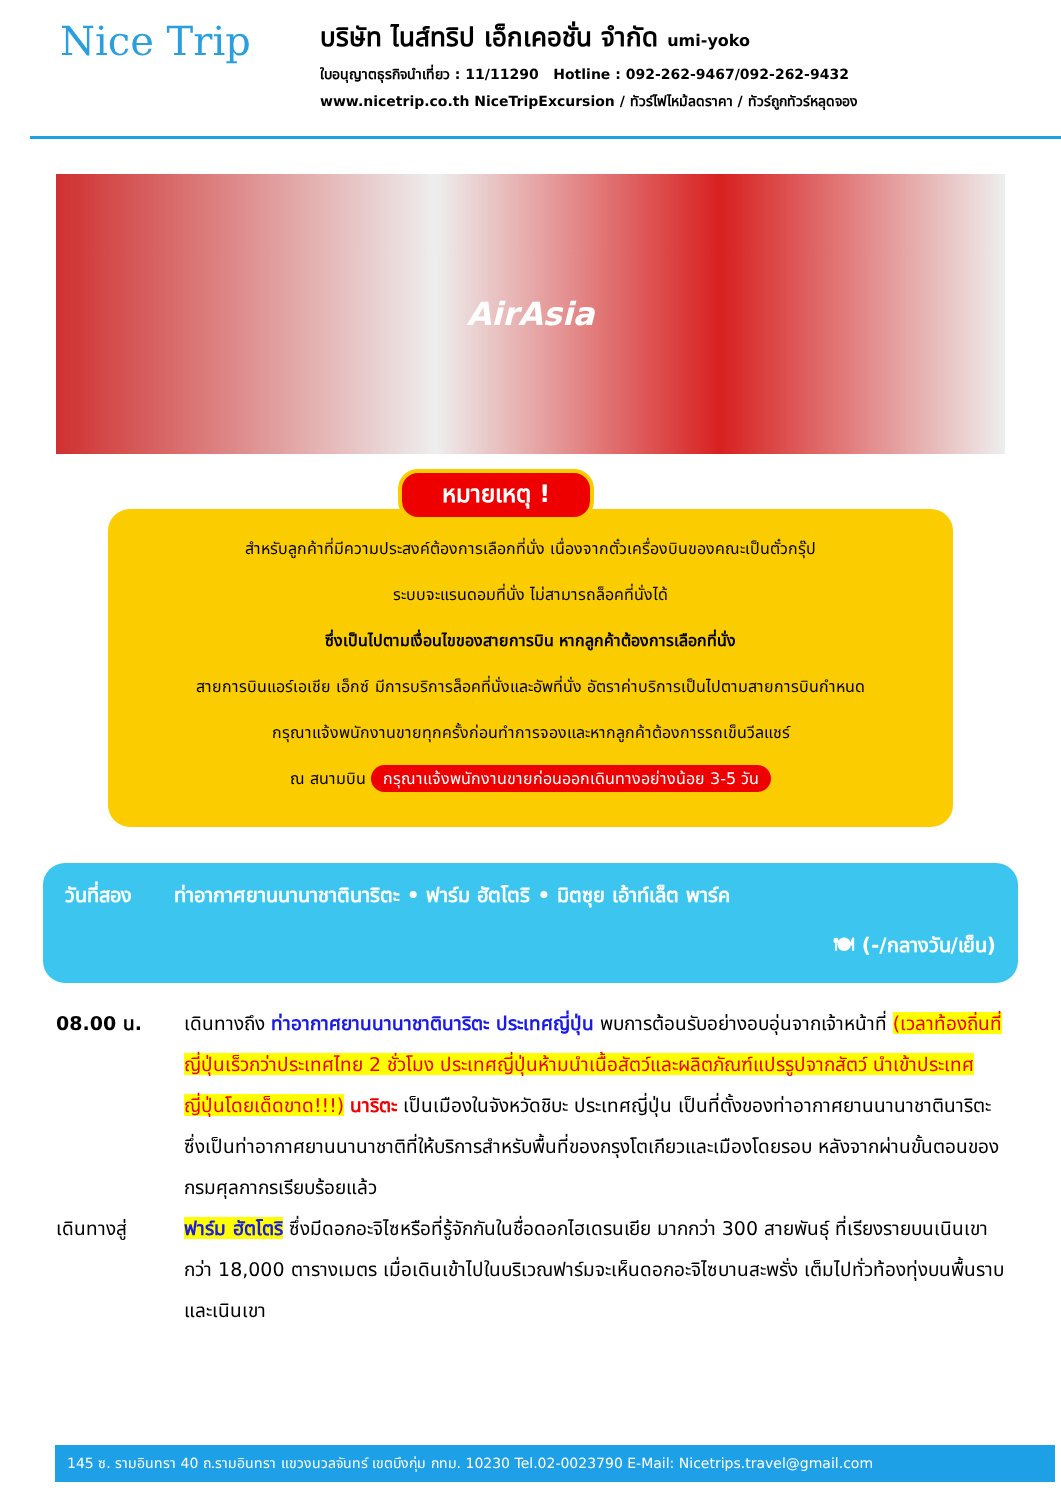Nice Trip
บริษัท ไนส์ทริป เอ็กเคอชั่น จำกัด umi-yoko
ใบอนุญาตธุรกิจนำเที่ยว : 11/11290 Hotline : 092-262-9467/092-262-9432
www.nicetrip.co.th NiceTripExcursion / ทัวร์ไฟไหม้ลดราคา / ทัวร์ถูกทัวร์หลุดจอง
AirAsia
หมายเหตุ !
สำหรับลูกค้าที่มีความประสงค์ต้องการเลือกที่นั่ง เนื่องจากตั๋วเครื่องบินของคณะเป็นตั๋วกรุ๊ป
ระบบจะแรนดอมที่นั่ง ไม่สามารถล็อคที่นั่งได้
ซึ่งเป็นไปตามเงื่อนไขของสายการบิน หากลูกค้าต้องการเลือกที่นั่ง
สายการบินแอร์เอเชีย เอ็กซ์ มีการบริการล็อคที่นั่งและอัพที่นั่ง อัตราค่าบริการเป็นไปตามสายการบินกำหนด
กรุณาแจ้งพนักงานขายทุกครั้งก่อนทำการจองและหากลูกค้าต้องการรถเข็นวีลแชร์
ณ สนามบิน กรุณาแจ้งพนักงานขายก่อนออกเดินทางอย่างน้อย 3-5 วัน
วันที่สอง ท่าอากาศยานนานาชาตินาริตะ • ฟาร์ม ฮัตโตริ • มิตซุย เอ้าท์เล็ต พาร์ค
🍽 (-/กลางวัน/เย็น)
08.00 น. เดินทางถึง ท่าอากาศยานนานาชาตินาริตะ ประเทศญี่ปุ่น พบการต้อนรับอย่างอบอุ่นจากเจ้าหน้าที่ (เวลาท้องถิ่นที่ญี่ปุ่นเร็วกว่าประเทศไทย 2 ชั่วโมง ประเทศญี่ปุ่นห้ามนำเนื้อสัตว์และผลิตภัณฑ์แปรรูปจากสัตว์ นำเข้าประเทศญี่ปุ่นโดยเด็ดขาด!!!) นาริตะ เป็นเมืองในจังหวัดชิบะ ประเทศญี่ปุ่น เป็นที่ตั้งของท่าอากาศยานนานาชาตินาริตะ ซึ่งเป็นท่าอากาศยานนานาชาติที่ให้บริการสำหรับพื้นที่ของกรุงโตเกียวและเมืองโดยรอบ หลังจากผ่านขั้นตอนของกรมศุลกากรเรียบร้อยแล้ว
เดินทางสู่ ฟาร์ม ฮัตโตริ ซึ่งมีดอกอะจิไซหรือที่รู้จักกันในชื่อดอกไฮเดรนเยีย มากกว่า 300 สายพันธุ์ ที่เรียงรายบนเนินเขากว่า 18,000 ตารางเมตร เมื่อเดินเข้าไปในบริเวณฟาร์มจะเห็นดอกอะจิไซบานสะพรั่ง เต็มไปทั่วท้องทุ่งบนพื้นราบและเนินเขา
145 ซ. รามอินทรา 40 ถ.รามอินทรา แขวงนวลจันทร์ เขตบึงกุ่ม กทม. 10230 Tel.02-0023790 E-Mail: Nicetrips.travel@gmail.com